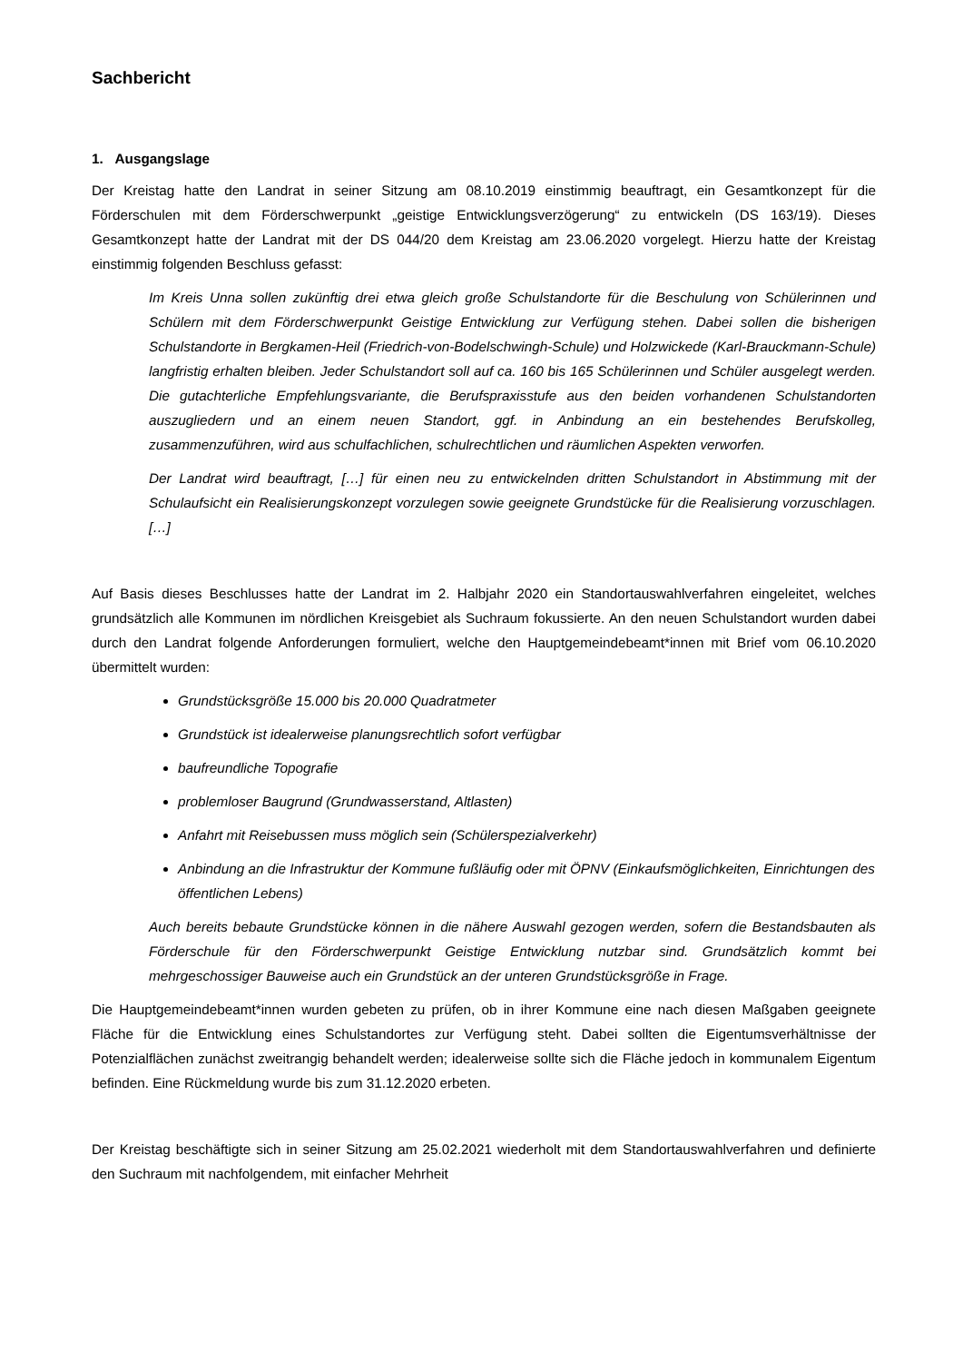Sachbericht
1. Ausgangslage
Der Kreistag hatte den Landrat in seiner Sitzung am 08.10.2019 einstimmig beauftragt, ein Gesamtkonzept für die Förderschulen mit dem Förderschwerpunkt „geistige Entwicklungsverzögerung“ zu entwickeln (DS 163/19). Dieses Gesamtkonzept hatte der Landrat mit der DS 044/20 dem Kreistag am 23.06.2020 vorgelegt. Hierzu hatte der Kreistag einstimmig folgenden Beschluss gefasst:
Im Kreis Unna sollen zukünftig drei etwa gleich große Schulstandorte für die Beschulung von Schülerinnen und Schülern mit dem Förderschwerpunkt Geistige Entwicklung zur Verfügung stehen. Dabei sollen die bisherigen Schulstandorte in Bergkamen-Heil (Friedrich-von-Bodelschwingh-Schule) und Holzwickede (Karl-Brauckmann-Schule) langfristig erhalten bleiben. Jeder Schulstandort soll auf ca. 160 bis 165 Schülerinnen und Schüler ausgelegt werden. Die gutachterliche Empfehlungsvariante, die Berufspraxisstufe aus den beiden vorhandenen Schulstandorten auszugliedern und an einem neuen Standort, ggf. in Anbindung an ein bestehendes Berufskolleg, zusammenzuführen, wird aus schulfachlichen, schulrechtlichen und räumlichen Aspekten verworfen.
Der Landrat wird beauftragt, […] für einen neu zu entwickelnden dritten Schulstandort in Abstimmung mit der Schulaufsicht ein Realisierungskonzept vorzulegen sowie geeignete Grundstücke für die Realisierung vorzuschlagen. […]
Auf Basis dieses Beschlusses hatte der Landrat im 2. Halbjahr 2020 ein Standortauswahlverfahren eingeleitet, welches grundsätzlich alle Kommunen im nördlichen Kreisgebiet als Suchraum fokussierte. An den neuen Schulstandort wurden dabei durch den Landrat folgende Anforderungen formuliert, welche den Hauptgemeindebeamt*innen mit Brief vom 06.10.2020 übermittelt wurden:
Grundstücksgröße 15.000 bis 20.000 Quadratmeter
Grundstück ist idealerweise planungsrechtlich sofort verfügbar
baufreundliche Topografie
problemloser Baugrund (Grundwasserstand, Altlasten)
Anfahrt mit Reisebussen muss möglich sein (Schülerspezialverkehr)
Anbindung an die Infrastruktur der Kommune fußläufig oder mit ÖPNV (Einkaufsmöglichkeiten, Einrichtungen des öffentlichen Lebens)
Auch bereits bebaute Grundstücke können in die nähere Auswahl gezogen werden, sofern die Bestandsbauten als Förderschule für den Förderschwerpunkt Geistige Entwicklung nutzbar sind. Grundsätzlich kommt bei mehrgeschossiger Bauweise auch ein Grundstück an der unteren Grundstücksgröße in Frage.
Die Hauptgemeindebeamt*innen wurden gebeten zu prüfen, ob in ihrer Kommune eine nach diesen Maßgaben geeignete Fläche für die Entwicklung eines Schulstandortes zur Verfügung steht. Dabei sollten die Eigentumsverhältnisse der Potenzialflächen zunächst zweitrangig behandelt werden; idealerweise sollte sich die Fläche jedoch in kommunalem Eigentum befinden. Eine Rückmeldung wurde bis zum 31.12.2020 erbeten.
Der Kreistag beschäftigte sich in seiner Sitzung am 25.02.2021 wiederholt mit dem Standortauswahlverfahren und definierte den Suchraum mit nachfolgendem, mit einfacher Mehrheit